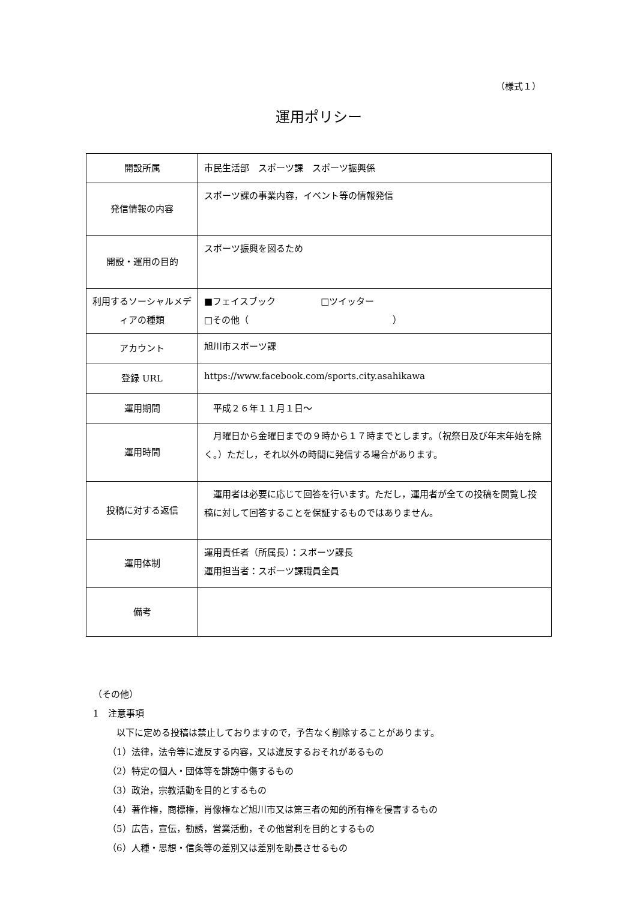（様式１）
運用ポリシー
| 開設所属 | 市民生活部 スポーツ課 スポーツ振興係 |
| 発信情報の内容 | スポーツ課の事業内容，イベント等の情報発信 |
| 開設・運用の目的 | スポーツ振興を図るため |
| 利用するソーシャルメディアの種類 | ■フェイスブック □ツイッター □その他（ ） |
| アカウント | 旭川市スポーツ課 |
| 登録 URL | https://www.facebook.com/sports.city.asahikawa |
| 運用期間 | 平成２６年１１月１日～ |
| 運用時間 | 月曜日から金曜日までの９時から１７時までとします。（祝祭日及び年末年始を除く。）ただし，それ以外の時間に発信する場合があります。 |
| 投稿に対する返信 | 運用者は必要に応じて回答を行います。ただし，運用者が全ての投稿を閲覧し投稿に対して回答することを保証するものではありません。 |
| 運用体制 | 運用責任者（所属長）：スポーツ課長 運用担当者：スポーツ課職員全員 |
| 備考 | |
（その他）
1　注意事項
　以下に定める投稿は禁止しておりますので，予告なく削除することがあります。
（1）法律，法令等に違反する内容，又は違反するおそれがあるもの
（2）特定の個人・団体等を誹謗中傷するもの
（3）政治，宗教活動を目的とするもの
（4）著作権，商標権，肖像権など旭川市又は第三者の知的所有権を侵害するもの
（5）広告，宣伝，勧誘，営業活動，その他営利を目的とするもの
（6）人種・思想・信条等の差別又は差別を助長させるもの